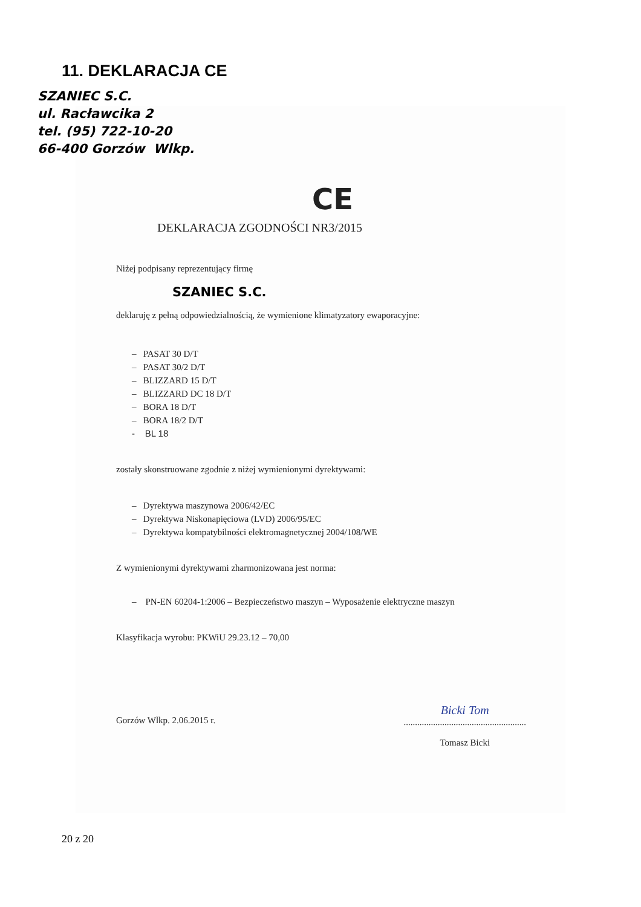11. DEKLARACJA CE
SZANIEC S.C.
ul. Racławcika 2
tel. (95) 722-10-20
66-400 Gorzów Wlkp.
CE
DEKLARACJA ZGODNOŚCI NR3/2015
Niżej podpisany reprezentujący firmę
SZANIEC S.C.
deklaruję z pełną odpowiedzialnością, że wymienione klimatyzatory ewaporacyjne:
– PASAT 30 D/T
– PASAT 30/2 D/T
– BLIZZARD 15 D/T
– BLIZZARD DC 18 D/T
– BORA 18 D/T
– BORA 18/2 D/T
- BL 18
zostały skonstruowane zgodnie z niżej wymienionymi dyrektywami:
– Dyrektywa maszynowa 2006/42/EC
– Dyrektywa Niskonapięciowa (LVD) 2006/95/EC
– Dyrektywa kompatybilności elektromagnetycznej 2004/108/WE
Z wymienionymi dyrektywami zharmonizowana jest norma:
– PN-EN 60204-1:2006 – Bezpieczeństwo maszyn – Wyposażenie elektryczne maszyn
Klasyfikacja wyrobu: PKWiU 29.23.12 – 70,00
Gorzów Wlkp. 2.06.2015 r. Bicki Tom
......................................................
Tomasz Bicki
20 z 20